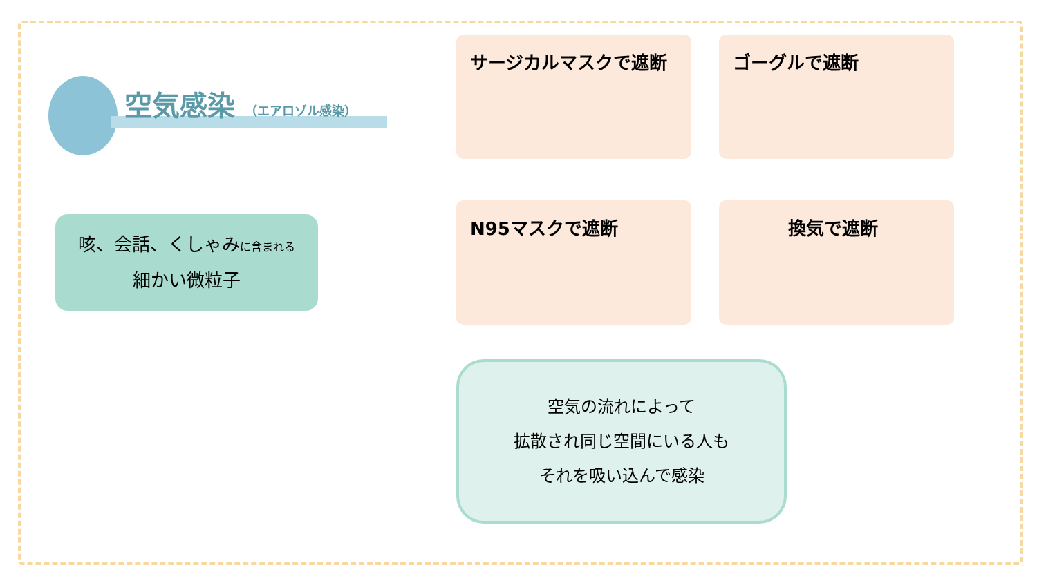空気感染 （エアロゾル感染）
咳、会話、くしゃみに含まれる
細かい微粒子
サージカルマスクで遮断
ゴーグルで遮断
N95マスクで遮断
換気で遮断
空気の流れによって
拡散され同じ空間にいる人も
それを吸い込んで感染